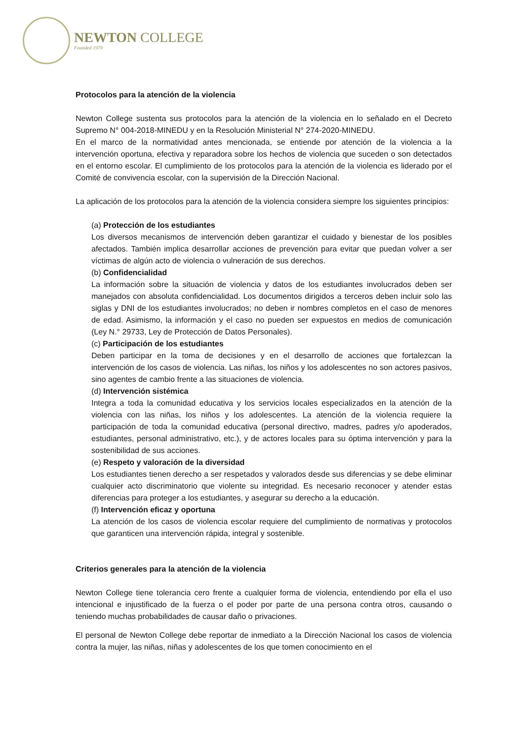NEWTON COLLEGE
Founded 1979
Protocolos para la atención de la violencia
Newton College sustenta sus protocolos para la atención de la violencia en lo señalado en el Decreto Supremo N° 004-2018-MINEDU y en la Resolución Ministerial N° 274-2020-MINEDU.
En el marco de la normatividad antes mencionada, se entiende por atención de la violencia a la intervención oportuna, efectiva y reparadora sobre los hechos de violencia que suceden o son detectados en el entorno escolar. El cumplimiento de los protocolos para la atención de la violencia es liderado por el Comité de convivencia escolar, con la supervisión de la Dirección Nacional.
La aplicación de los protocolos para la atención de la violencia considera siempre los siguientes principios:
(a) Protección de los estudiantes
Los diversos mecanismos de intervención deben garantizar el cuidado y bienestar de los posibles afectados. También implica desarrollar acciones de prevención para evitar que puedan volver a ser víctimas de algún acto de violencia o vulneración de sus derechos.
(b) Confidencialidad
La información sobre la situación de violencia y datos de los estudiantes involucrados deben ser manejados con absoluta confidencialidad. Los documentos dirigidos a terceros deben incluir solo las siglas y DNI de los estudiantes involucrados; no deben ir nombres completos en el caso de menores de edad. Asimismo, la información y el caso no pueden ser expuestos en medios de comunicación (Ley N.° 29733, Ley de Protección de Datos Personales).
(c) Participación de los estudiantes
Deben participar en la toma de decisiones y en el desarrollo de acciones que fortalezcan la intervención de los casos de violencia. Las niñas, los niños y los adolescentes no son actores pasivos, sino agentes de cambio frente a las situaciones de violencia.
(d) Intervención sistémica
Integra a toda la comunidad educativa y los servicios locales especializados en la atención de la violencia con las niñas, los niños y los adolescentes. La atención de la violencia requiere la participación de toda la comunidad educativa (personal directivo, madres, padres y/o apoderados, estudiantes, personal administrativo, etc.), y de actores locales para su óptima intervención y para la sostenibilidad de sus acciones.
(e) Respeto y valoración de la diversidad
Los estudiantes tienen derecho a ser respetados y valorados desde sus diferencias y se debe eliminar cualquier acto discriminatorio que violente su integridad. Es necesario reconocer y atender estas diferencias para proteger a los estudiantes, y asegurar su derecho a la educación.
(f) Intervención eficaz y oportuna
La atención de los casos de violencia escolar requiere del cumplimiento de normativas y protocolos que garanticen una intervención rápida, integral y sostenible.
Criterios generales para la atención de la violencia
Newton College tiene tolerancia cero frente a cualquier forma de violencia, entendiendo por ella el uso intencional e injustificado de la fuerza o el poder por parte de una persona contra otros, causando o teniendo muchas probabilidades de causar daño o privaciones.
El personal de Newton College debe reportar de inmediato a la Dirección Nacional los casos de violencia contra la mujer, las niñas, niñas y adolescentes de los que tomen conocimiento en el